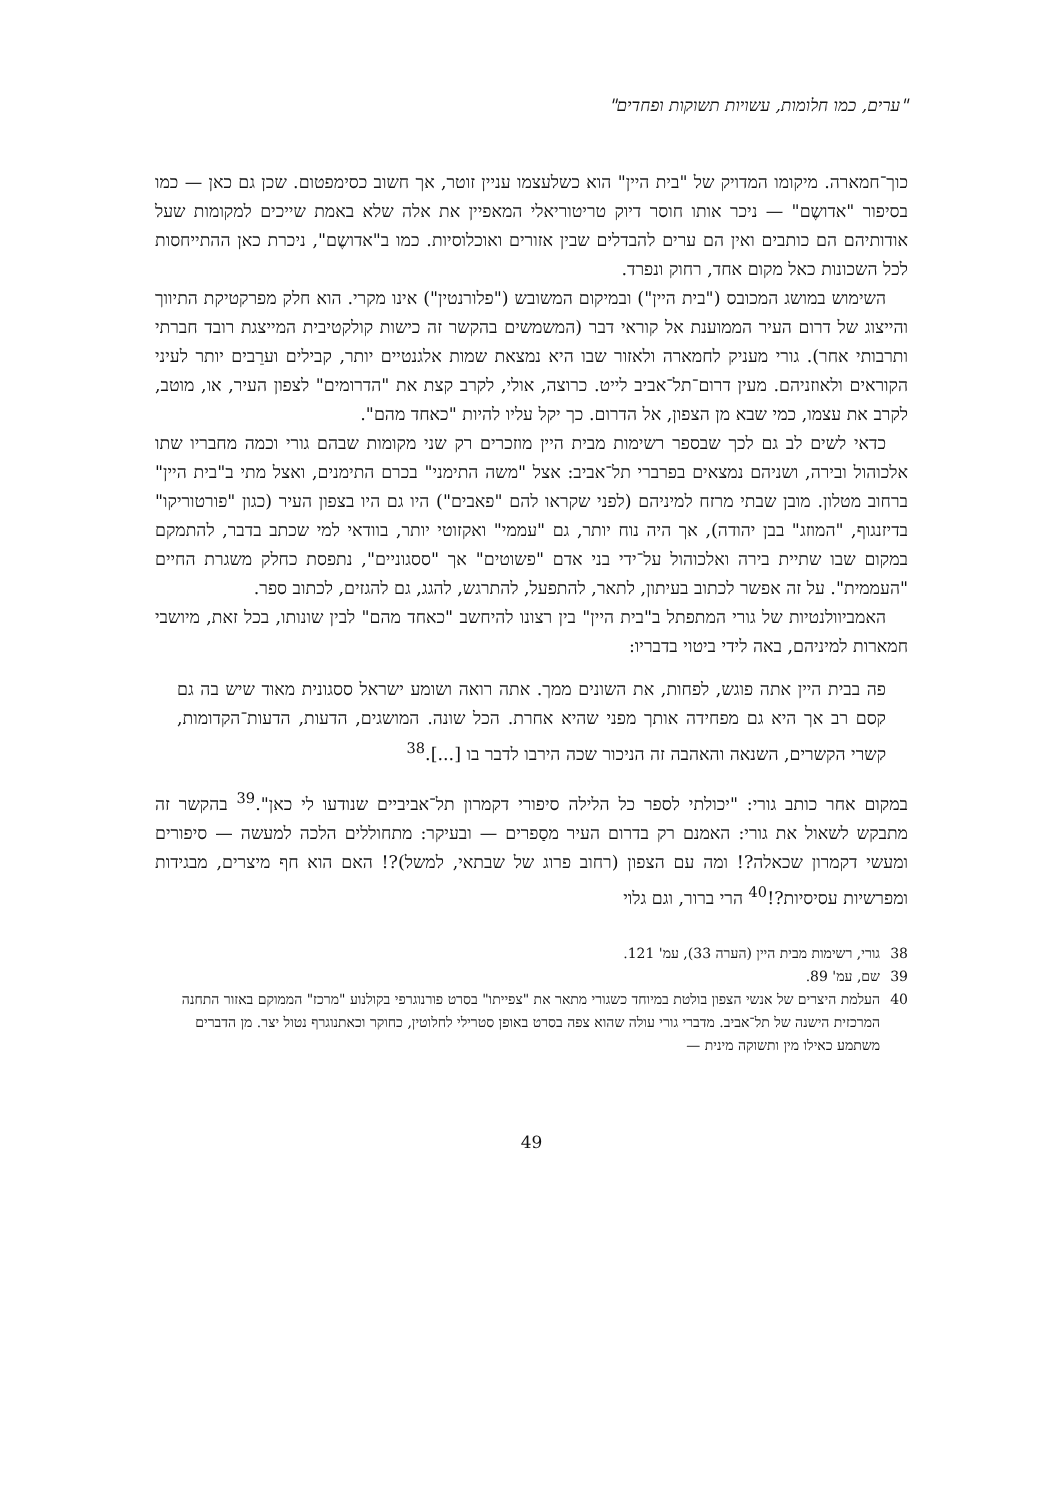"ערים, כמו חלומות, עשויות תשוקות ופחדים"
כוך־חמארה. מיקומו המדויק של "בית היין" הוא כשלעצמו עניין זוטר, אך חשוב כסימפטום. שכן גם כאן — כמו בסיפור "אדושֶם" — ניכר אותו חוסר דיוק טריטוריאלי המאפיין את אלה שלא באמת שייכים למקומות שעל אודותיהם הם כותבים ואין הם ערים להבדלים שבין אזורים ואוכלוסיות. כמו ב"אדושֶם", ניכרת כאן ההתייחסות לכל השכונות כאל מקום אחד, רחוק ונפרד.
השימוש במושג המכובס ("בית היין") ובמיקום המשובש ("פלורנטין") אינו מקרי. הוא חלק מפרקטיקת התיווך והייצוג של דרום העיר הממוענת אל קוראי דבר (המשמשים בהקשר זה כישות קולקטיבית המייצגת רובד חברתי ותרבותי אחר). גורי מעניק לחמארה ולאזור שבו היא נמצאת שמות אלגנטיים יותר, קבילים וערֵבים יותר לעיני הקוראים ולאוזניהם. מעין דרום־תל־אביב לייט. כרוצה, אולי, לקרב קצת את "הדרומים" לצפון העיר, או, מוטב, לקרב את עצמו, כמי שבא מן הצפון, אל הדרום. כך יקל עליו להיות "כאחד מהם".
כדאי לשים לב גם לכך שבספר רשימות מבית היין מוזכרים רק שני מקומות שבהם גורי וכמה מחבריו שתו אלכוהול ובירה, ושניהם נמצאים בפרברי תל־אביב: אצל "משה התימני" בכרם התימנים, ואצל מתי ב"בית היין" ברחוב מטלון. מובן שבתי מרזח למיניהם (לפני שקראו להם "פאבים") היו גם היו בצפון העיר (כגון "פורטוריקו" בדיזנגוף, "המוזג" בבן יהודה), אך היה נוח יותר, גם "עממי" ואקזוטי יותר, בוודאי למי שכתב בדבר, להתמקם במקום שבו שתיית בירה ואלכוהול על־ידי בני אדם "פשוטים" אך "ססגוניים", נתפסת כחלק משגרת החיים "העממית". על זה אפשר לכתוב בעיתון, לתאר, להתפעל, להתרגש, להגג, גם להגזים, לכתוב ספר.
האמביוולנטיות של גורי המתפתל ב"בית היין" בין רצונו להיחשב "כאחד מהם" לבין שונותו, בכל זאת, מיושבי חמארות למיניהם, באה לידי ביטוי בדבריו:
פה בבית היין אתה פוגש, לפחות, את השונים ממך. אתה רואה ושומע ישראל ססגונית מאוד שיש בה גם קסם רב אך היא גם מפחידה אותך מפני שהיא אחרת. הכל שונה. המושגים, הדעות, הדעות־הקדומות, קשרי הקשרים, השנאה והאהבה זה הניכור שכה הירבו לדבר בו [...].<sup>38</sup>
במקום אחר כותב גורי: "יכולתי לספר כל הלילה סיפורי דקמרון תל־אביביים שנודעו לי כאן".<sup>39</sup> בהקשר זה מתבקש לשאול את גורי: האמנם רק בדרום העיר מסַפרים — ובעיקר: מתחוללים הלכה למעשה — סיפורים ומעשי דקמרון שכאלה?! ומה עם הצפון (רחוב פרוג של שבתאי, למשל)?! האם הוא חף מיצרים, מבגידות ומפרשיות עסיסיות?!<sup>40</sup> הרי ברור, וגם גלוי
38 גורי, רשימות מבית היין (הערה 33), עמ' 121.
39 שם, עמ' 89.
40 העלמת היצרים של אנשי הצפון בולטת במיוחד כשגורי מתאר את "צפייתו" בסרט פורנוגרפי בקולנוע "מרכז" הממוקם באזור התחנה המרכזית הישנה של תל־אביב. מדברי גורי עולה שהוא צפה בסרט באופן סטרילי לחלוטין, כחוקר וכאתנוגרף נטול יצר. מן הדברים משתמע כאילו מין ותשוקה מינית —
49